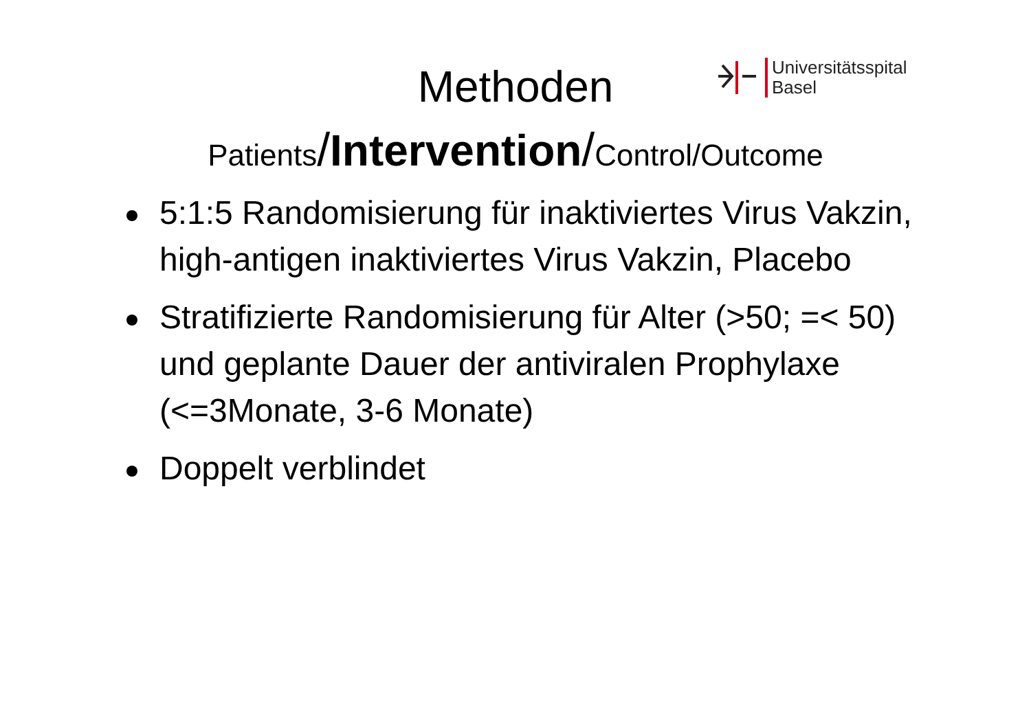Universitätsspital
Basel
Methoden
Patients/Intervention/Control/Outcome
5:1:5 Randomisierung für inaktiviertes Virus Vakzin, high-antigen inaktiviertes Virus Vakzin, Placebo
Stratifizierte Randomisierung für Alter (>50; =< 50) und geplante Dauer der antiviralen Prophylaxe (<=3Monate, 3-6 Monate)
Doppelt verblindet